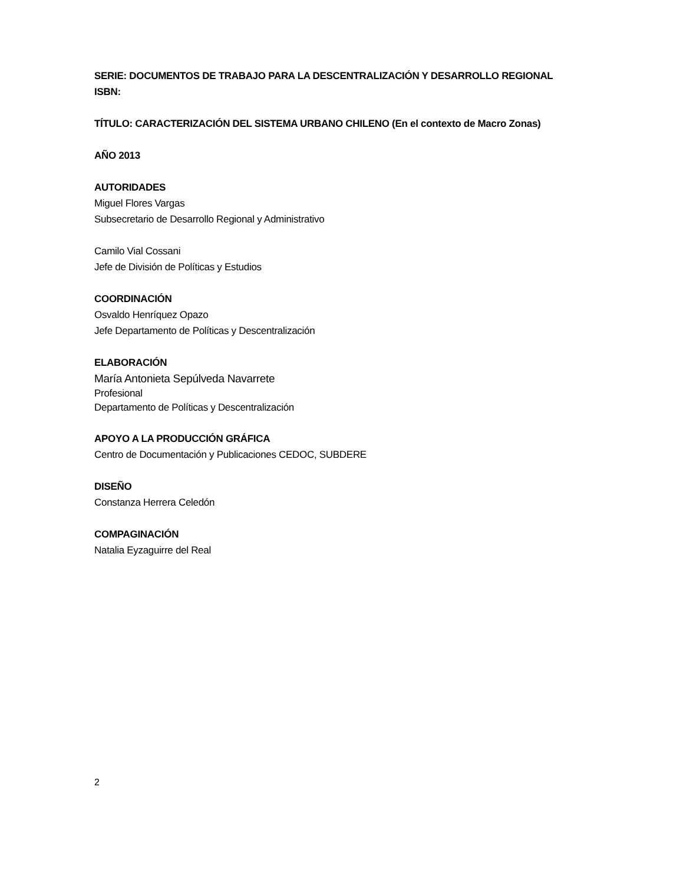SERIE: DOCUMENTOS DE TRABAJO PARA LA DESCENTRALIZACIÓN Y DESARROLLO REGIONAL
ISBN:
TÍTULO: CARACTERIZACIÓN DEL SISTEMA URBANO CHILENO (En el contexto de Macro Zonas)
AÑO 2013
AUTORIDADES
Miguel Flores Vargas
Subsecretario de Desarrollo Regional y Administrativo
Camilo Vial Cossani
Jefe de División de Políticas y Estudios
COORDINACIÓN
Osvaldo Henríquez Opazo
Jefe Departamento de Políticas y Descentralización
ELABORACIÓN
María Antonieta Sepúlveda Navarrete
Profesional
Departamento de Políticas y Descentralización
APOYO A LA PRODUCCIÓN GRÁFICA
Centro de Documentación y Publicaciones CEDOC, SUBDERE
DISEÑO
Constanza Herrera Celedón
COMPAGINACIÓN
Natalia Eyzaguirre del Real
2